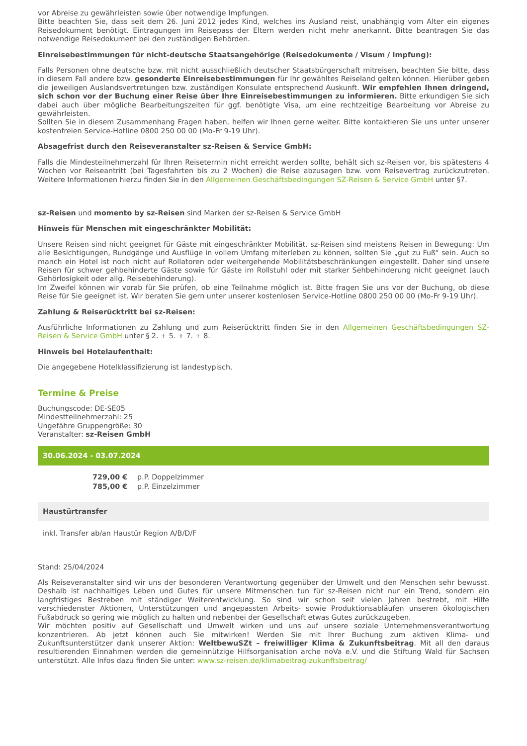vor Abreise zu gewährleisten sowie über notwendige Impfungen.
Bitte beachten Sie, dass seit dem 26. Juni 2012 jedes Kind, welches ins Ausland reist, unabhängig vom Alter ein eigenes Reisedokument benötigt. Eintragungen im Reisepass der Eltern werden nicht mehr anerkannt. Bitte beantragen Sie das notwendige Reisedokument bei den zuständigen Behörden.
Einreisebestimmungen für nicht-deutsche Staatsangehörige (Reisedokumente / Visum / Impfung):
Falls Personen ohne deutsche bzw. mit nicht ausschließlich deutscher Staatsbürgerschaft mitreisen, beachten Sie bitte, dass in diesem Fall andere bzw. gesonderte Einreisebestimmungen für Ihr gewähltes Reiseland gelten können. Hierüber geben die jeweiligen Auslandsvertretungen bzw. zuständigen Konsulate entsprechend Auskunft. Wir empfehlen Ihnen dringend, sich schon vor der Buchung einer Reise über Ihre Einreisebestimmungen zu informieren. Bitte erkundigen Sie sich dabei auch über mögliche Bearbeitungszeiten für ggf. benötigte Visa, um eine rechtzeitige Bearbeitung vor Abreise zu gewährleisten.
Sollten Sie in diesem Zusammenhang Fragen haben, helfen wir Ihnen gerne weiter. Bitte kontaktieren Sie uns unter unserer kostenfreien Service-Hotline 0800 250 00 00 (Mo-Fr 9-19 Uhr).
Absagefrist durch den Reiseveranstalter sz-Reisen & Service GmbH:
Falls die Mindesteilnehmerzahl für Ihren Reisetermin nicht erreicht werden sollte, behält sich sz-Reisen vor, bis spätestens 4 Wochen vor Reiseantritt (bei Tagesfahrten bis zu 2 Wochen) die Reise abzusagen bzw. vom Reisevertrag zurückzutreten. Weitere Informationen hierzu finden Sie in den Allgemeinen Geschäftsbedingungen SZ-Reisen & Service GmbH unter §7.
sz-Reisen und momento by sz-Reisen sind Marken der sz-Reisen & Service GmbH
Hinweis für Menschen mit eingeschränkter Mobilität:
Unsere Reisen sind nicht geeignet für Gäste mit eingeschränkter Mobilität. sz-Reisen sind meistens Reisen in Bewegung: Um alle Besichtigungen, Rundgänge und Ausflüge in vollem Umfang miterleben zu können, sollten Sie „gut zu Fuß“ sein. Auch so manch ein Hotel ist noch nicht auf Rollatoren oder weitergehende Mobilitätsbeschränkungen eingestellt. Daher sind unsere Reisen für schwer gehbehinderte Gäste sowie für Gäste im Rollstuhl oder mit starker Sehbehinderung nicht geeignet (auch Gehörlosigkeit oder allg. Reisebehinderung).
Im Zweifel können wir vorab für Sie prüfen, ob eine Teilnahme möglich ist. Bitte fragen Sie uns vor der Buchung, ob diese Reise für Sie geeignet ist. Wir beraten Sie gern unter unserer kostenlosen Service-Hotline 0800 250 00 00 (Mo-Fr 9-19 Uhr).
Zahlung & Reiserücktritt bei sz-Reisen:
Ausführliche Informationen zu Zahlung und zum Reiserücktritt finden Sie in den Allgemeinen Geschäftsbedingungen SZ-Reisen & Service GmbH unter § 2. + 5. + 7. + 8.
Hinweis bei Hotelaufenthalt:
Die angegebene Hotelklassifizierung ist landestypisch.
Termine & Preise
Buchungscode: DE-SE05
Mindestteilnehmerzahl: 25
Ungefähre Gruppengröße: 30
Veranstalter: sz-Reisen GmbH
30.06.2024 - 03.07.2024
| 729,00 € | p.P. Doppelzimmer |
| 785,00 € | p.P. Einzelzimmer |
Haustürtransfer
inkl. Transfer ab/an Haustür Region A/B/D/F
Stand: 25/04/2024
Als Reiseveranstalter sind wir uns der besonderen Verantwortung gegenüber der Umwelt und den Menschen sehr bewusst. Deshalb ist nachhaltiges Leben und Gutes für unsere Mitmenschen tun für sz-Reisen nicht nur ein Trend, sondern ein langfristiges Bestreben mit ständiger Weiterentwicklung. So sind wir schon seit vielen Jahren bestrebt, mit Hilfe verschiedenster Aktionen, Unterstützungen und angepassten Arbeits- sowie Produktionsabläufen unseren ökologischen Fußabdruck so gering wie möglich zu halten und nebenbei der Gesellschaft etwas Gutes zurückzugeben.
Wir möchten positiv auf Gesellschaft und Umwelt wirken und uns auf unsere soziale Unternehmensverantwortung konzentrieren. Ab jetzt können auch Sie mitwirken! Werden Sie mit Ihrer Buchung zum aktiven Klima- und Zukunftsunterstützer dank unserer Aktion: WeltbewuSZt – freiwilliger Klima & Zukunftsbeitrag. Mit all den daraus resultierenden Einnahmen werden die gemeinnützige Hilfsorganisation arche noVa e.V. und die Stiftung Wald für Sachsen unterstützt. Alle Infos dazu finden Sie unter: www.sz-reisen.de/klimabeitrag-zukunftsbeitrag/